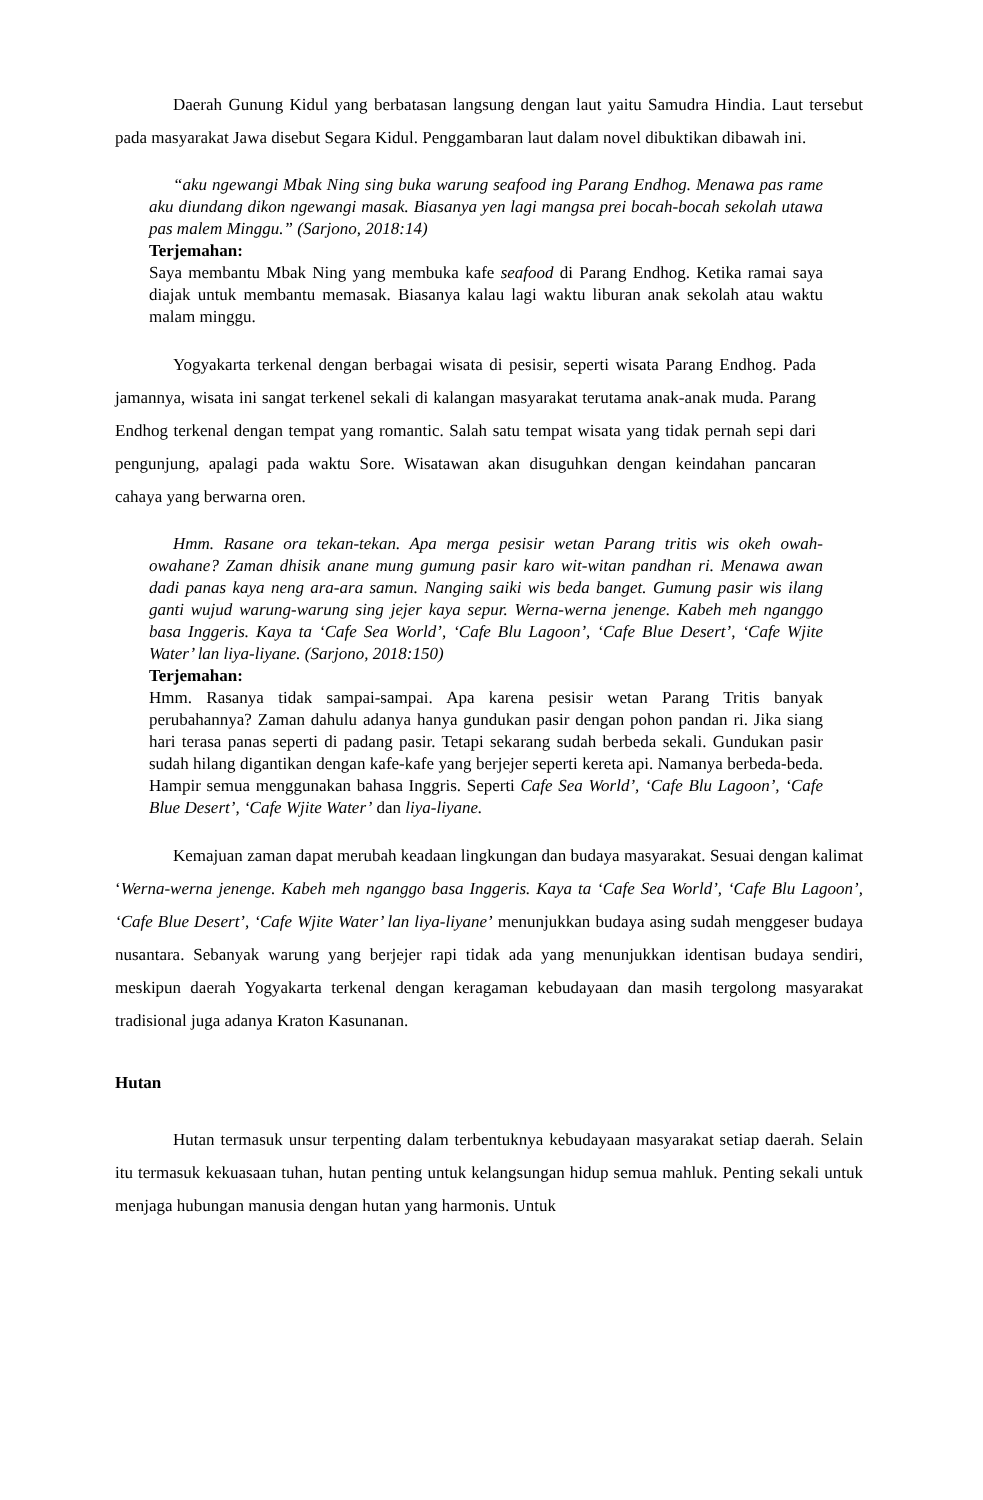Daerah Gunung Kidul yang berbatasan langsung dengan laut yaitu Samudra Hindia. Laut tersebut pada masyarakat Jawa disebut Segara Kidul. Penggambaran laut dalam novel dibuktikan dibawah ini.
“aku ngewangi Mbak Ning sing buka warung seafood ing Parang Endhog. Menawa pas rame aku diundang dikon ngewangi masak. Biasanya yen lagi mangsa prei bocah-bocah sekolah utawa pas malem Minggu.” (Sarjono, 2018:14)
Terjemahan:
Saya membantu Mbak Ning yang membuka kafe seafood di Parang Endhog. Ketika ramai saya diajak untuk membantu memasak. Biasanya kalau lagi waktu liburan anak sekolah atau waktu malam minggu.
Yogyakarta terkenal dengan berbagai wisata di pesisir, seperti wisata Parang Endhog. Pada jamannya, wisata ini sangat terkenel sekali di kalangan masyarakat terutama anak-anak muda. Parang Endhog terkenal dengan tempat yang romantic. Salah satu tempat wisata yang tidak pernah sepi dari pengunjung, apalagi pada waktu Sore. Wisatawan akan disuguhkan dengan keindahan pancaran cahaya yang berwarna oren.
Hmm. Rasane ora tekan-tekan. Apa merga pesisir wetan Parang tritis wis okeh owah-owahane? Zaman dhisik anane mung gumung pasir karo wit-witan pandhan ri. Menawa awan dadi panas kaya neng ara-ara samun. Nanging saiki wis beda banget. Gumung pasir wis ilang ganti wujud warung-warung sing jejer kaya sepur. Werna-werna jenenge. Kabeh meh nganggo basa Inggeris. Kaya ta ‘Cafe Sea World’, ‘Cafe Blu Lagoon’, ‘Cafe Blue Desert’, ‘Cafe Wjite Water’ lan liya-liyane. (Sarjono, 2018:150)
Terjemahan:
Hmm. Rasanya tidak sampai-sampai. Apa karena pesisir wetan Parang Tritis banyak perubahannya? Zaman dahulu adanya hanya gundukan pasir dengan pohon pandan ri. Jika siang hari terasa panas seperti di padang pasir. Tetapi sekarang sudah berbeda sekali. Gundukan pasir sudah hilang digantikan dengan kafe-kafe yang berjejer seperti kereta api. Namanya berbeda-beda. Hampir semua menggunakan bahasa Inggris. Seperti Cafe Sea World’, ‘Cafe Blu Lagoon’, ‘Cafe Blue Desert’, ‘Cafe Wjite Water’ dan liya-liyane.
Kemajuan zaman dapat merubah keadaan lingkungan dan budaya masyarakat. Sesuai dengan kalimat ‘Werna-werna jenenge. Kabeh meh nganggo basa Inggeris. Kaya ta ‘Cafe Sea World’, ‘Cafe Blu Lagoon’, ‘Cafe Blue Desert’, ‘Cafe Wjite Water’ lan liya-liyane’ menunjukkan budaya asing sudah menggeser budaya nusantara. Sebanyak warung yang berjejer rapi tidak ada yang menunjukkan identisan budaya sendiri, meskipun daerah Yogyakarta terkenal dengan keragaman kebudayaan dan masih tergolong masyarakat tradisional juga adanya Kraton Kasunanan.
Hutan
Hutan termasuk unsur terpenting dalam terbentuknya kebudayaan masyarakat setiap daerah. Selain itu termasuk kekuasaan tuhan, hutan penting untuk kelangsungan hidup semua mahluk. Penting sekali untuk menjaga hubungan manusia dengan hutan yang harmonis. Untuk